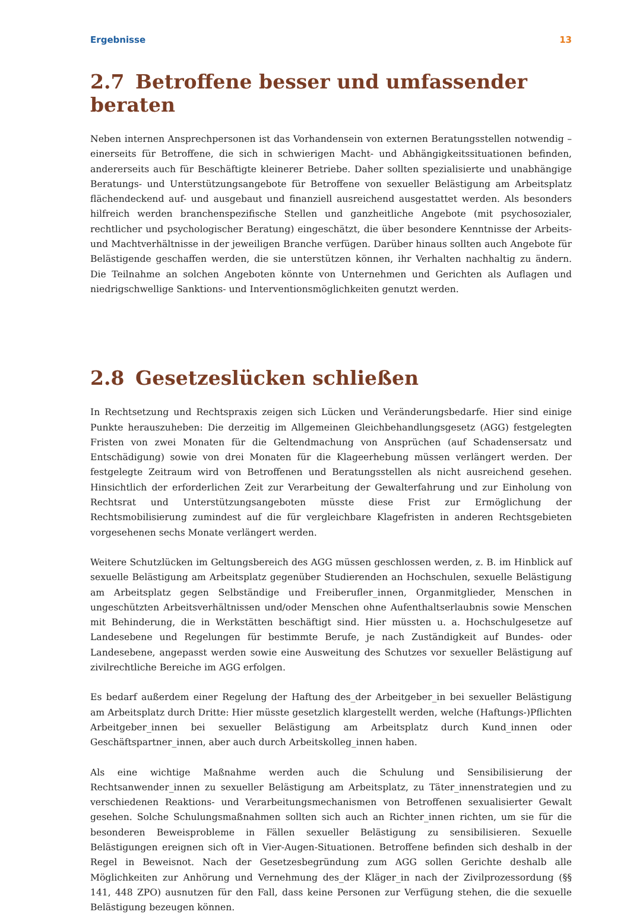Ergebnisse 13
2.7 Betroffene besser und umfassender beraten
Neben internen Ansprechpersonen ist das Vorhandensein von externen Beratungsstellen notwendig – einerseits für Betroffene, die sich in schwierigen Macht- und Abhängigkeitssituationen befinden, andererseits auch für Beschäftigte kleinerer Betriebe. Daher sollten spezialisierte und unabhängige Beratungs- und Unterstützungsangebote für Betroffene von sexueller Belästigung am Arbeitsplatz flächendeckend auf- und ausgebaut und finanziell ausreichend ausgestattet werden. Als besonders hilfreich werden branchenspezifische Stellen und ganzheitliche Angebote (mit psychosozialer, rechtlicher und psychologischer Beratung) eingeschätzt, die über besondere Kenntnisse der Arbeits- und Machtverhältnisse in der jeweiligen Branche verfügen. Darüber hinaus sollten auch Angebote für Belästigende geschaffen werden, die sie unterstützen können, ihr Verhalten nachhaltig zu ändern. Die Teilnahme an solchen Angeboten könnte von Unternehmen und Gerichten als Auflagen und niedrigschwellige Sanktions- und Interventionsmöglichkeiten genutzt werden.
2.8 Gesetzeslücken schließen
In Rechtsetzung und Rechtspraxis zeigen sich Lücken und Veränderungsbedarfe. Hier sind einige Punkte herauszuheben: Die derzeitig im Allgemeinen Gleichbehandlungsgesetz (AGG) festgelegten Fristen von zwei Monaten für die Geltendmachung von Ansprüchen (auf Schadensersatz und Entschädigung) sowie von drei Monaten für die Klageerhebung müssen verlängert werden. Der festgelegte Zeitraum wird von Betroffenen und Beratungsstellen als nicht ausreichend gesehen. Hinsichtlich der erforderlichen Zeit zur Verarbeitung der Gewalterfahrung und zur Einholung von Rechtsrat und Unterstützungsangeboten müsste diese Frist zur Ermöglichung der Rechtsmobilisierung zumindest auf die für vergleichbare Klagefristen in anderen Rechtsgebieten vorgesehenen sechs Monate verlängert werden.
Weitere Schutzlücken im Geltungsbereich des AGG müssen geschlossen werden, z. B. im Hinblick auf sexuelle Belästigung am Arbeitsplatz gegenüber Studierenden an Hochschulen, sexuelle Belästigung am Arbeitsplatz gegen Selbständige und Freiberufler_innen, Organmitglieder, Menschen in ungeschützten Arbeitsverhältnissen und/oder Menschen ohne Aufenthaltserlaubnis sowie Menschen mit Behinderung, die in Werkstätten beschäftigt sind. Hier müssten u. a. Hochschulgesetze auf Landesebene und Regelungen für bestimmte Berufe, je nach Zuständigkeit auf Bundes- oder Landesebene, angepasst werden sowie eine Ausweitung des Schutzes vor sexueller Belästigung auf zivilrechtliche Bereiche im AGG erfolgen.
Es bedarf außerdem einer Regelung der Haftung des_der Arbeitgeber_in bei sexueller Belästigung am Arbeitsplatz durch Dritte: Hier müsste gesetzlich klargestellt werden, welche (Haftungs-)Pflichten Arbeitgeber_innen bei sexueller Belästigung am Arbeitsplatz durch Kund_innen oder Geschäftspartner_innen, aber auch durch Arbeitskolleg_innen haben.
Als eine wichtige Maßnahme werden auch die Schulung und Sensibilisierung der Rechtsanwender_innen zu sexueller Belästigung am Arbeitsplatz, zu Täter_innenstrategien und zu verschiedenen Reaktions- und Verarbeitungsmechanismen von Betroffenen sexualisierter Gewalt gesehen. Solche Schulungsmaßnahmen sollten sich auch an Richter_innen richten, um sie für die besonderen Beweisprobleme in Fällen sexueller Belästigung zu sensibilisieren. Sexuelle Belästigungen ereignen sich oft in Vier-Augen-Situationen. Betroffene befinden sich deshalb in der Regel in Beweisnot. Nach der Gesetzesbegründung zum AGG sollen Gerichte deshalb alle Möglichkeiten zur Anhörung und Vernehmung des_der Kläger_in nach der Zivilprozessordung (§§ 141, 448 ZPO) ausnutzen für den Fall, dass keine Personen zur Verfügung stehen, die die sexuelle Belästigung bezeugen können.